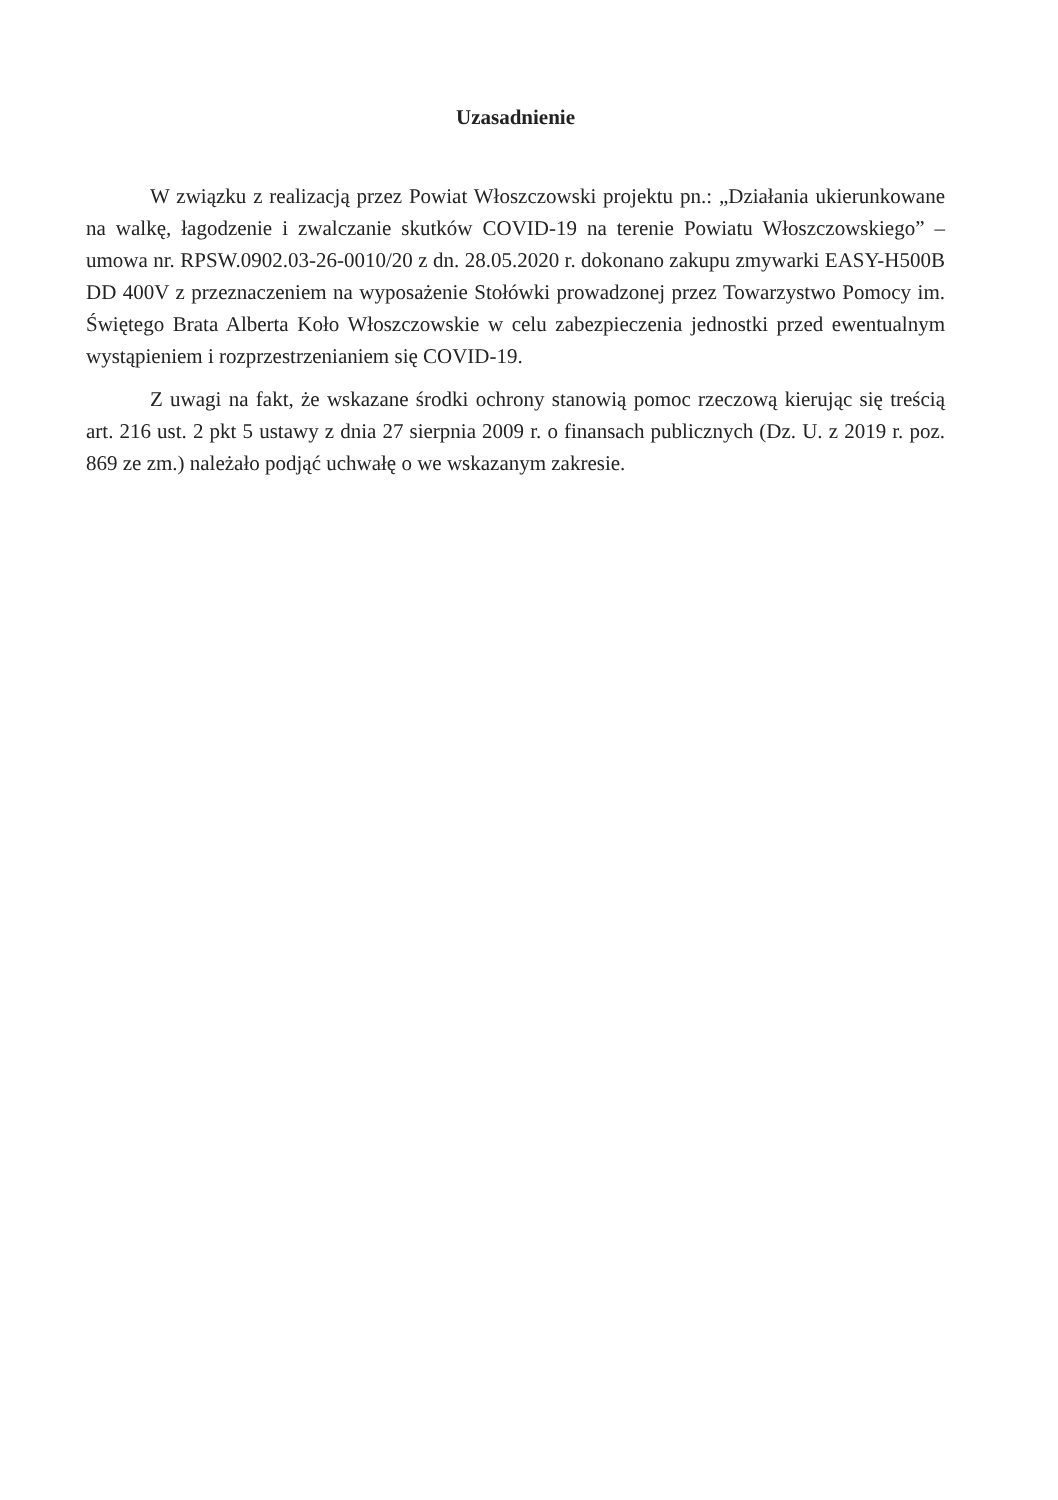Uzasadnienie
W związku z realizacją przez Powiat Włoszczowski projektu pn.: „Działania ukierunkowane na walkę, łagodzenie i zwalczanie skutków COVID-19 na terenie Powiatu Włoszczowskiego” – umowa nr. RPSW.0902.03-26-0010/20 z dn. 28.05.2020 r. dokonano zakupu zmywarki EASY-H500B DD 400V z przeznaczeniem na wyposażenie Stołówki prowadzonej przez Towarzystwo Pomocy im. Świętego Brata Alberta Koło Włoszczowskie w celu zabezpieczenia jednostki przed ewentualnym wystąpieniem i rozprzestrzenianiem się COVID-19.
Z uwagi na fakt, że wskazane środki ochrony stanowią pomoc rzeczową kierując się treścią art. 216 ust. 2 pkt 5 ustawy z dnia 27 sierpnia 2009 r. o finansach publicznych (Dz. U. z 2019 r. poz. 869 ze zm.) należało podjąć uchwałę o we wskazanym zakresie.